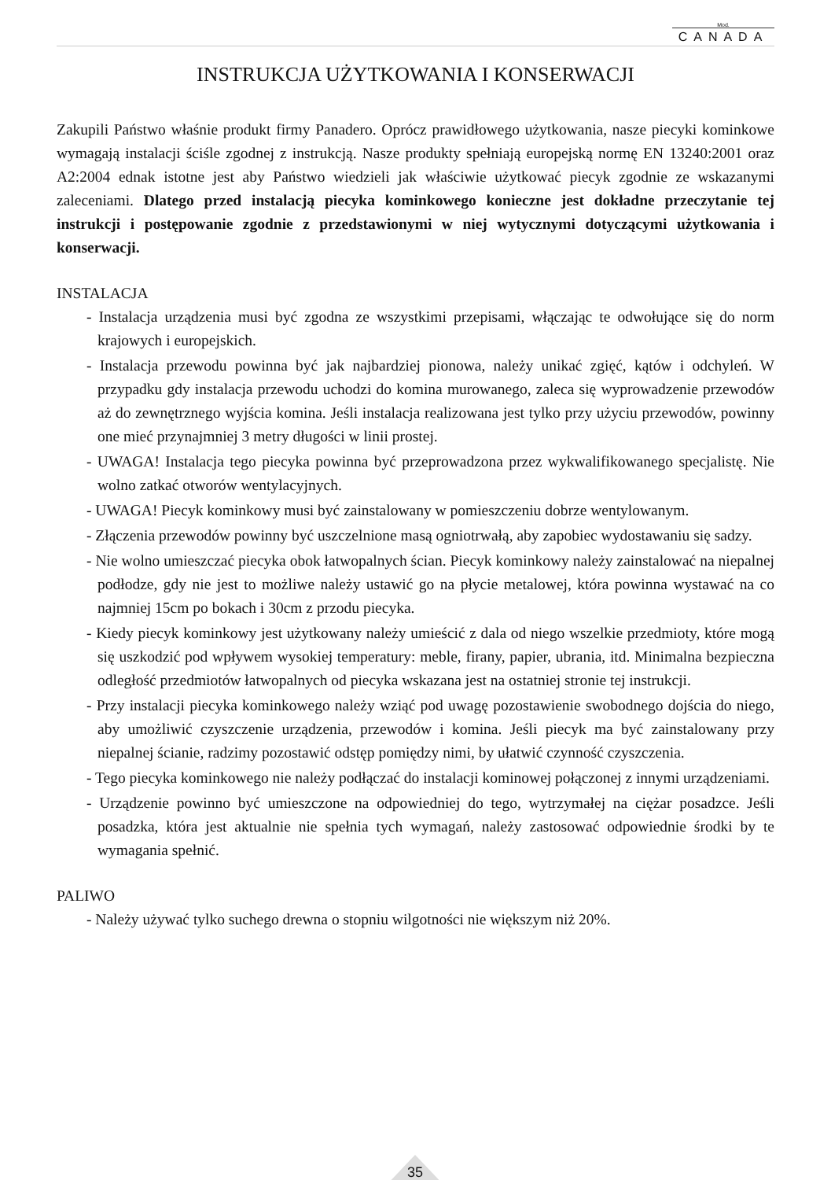Mod.
CANADA
INSTRUKCJA UŻYTKOWANIA I KONSERWACJI
Zakupili Państwo właśnie produkt firmy Panadero. Oprócz prawidłowego użytkowania, nasze piecyki kominkowe wymagają instalacji ściśle zgodnej z instrukcją. Nasze produkty spełniają europejską normę EN 13240:2001 oraz A2:2004 ednak istotne jest aby Państwo wiedzieli jak właściwie użytkować piecyk zgodnie ze wskazanymi zaleceniami. Dlatego przed instalacją piecyka kominkowego konieczne jest dokładne przeczytanie tej instrukcji i postępowanie zgodnie z przedstawionymi w niej wytycznymi dotyczącymi użytkowania i konserwacji.
INSTALACJA
- Instalacja urządzenia musi być zgodna ze wszystkimi przepisami, włączając te odwołujące się do norm krajowych i europejskich.
- Instalacja przewodu powinna być jak najbardziej pionowa, należy unikać zgięć, kątów i odchyleń. W przypadku gdy instalacja przewodu uchodzi do komina murowanego, zaleca się wyprowadzenie przewodów aż do zewnętrznego wyjścia komina. Jeśli instalacja realizowana jest tylko przy użyciu przewodów, powinny one mieć przynajmniej 3 metry długości w linii prostej.
- UWAGA! Instalacja tego piecyka powinna być przeprowadzona przez wykwalifikowanego specjalistę. Nie wolno zatkać otworów wentylacyjnych.
- UWAGA! Piecyk kominkowy musi być zainstalowany w pomieszczeniu dobrze wentylowanym.
- Złączenia przewodów powinny być uszczelnione masą ogniotrwałą, aby zapobiec wydostawaniu się sadzy.
- Nie wolno umieszczać piecyka obok łatwopalnych ścian. Piecyk kominkowy należy zainstalować na niepalnej podłodze, gdy nie jest to możliwe należy ustawić go na płycie metalowej, która powinna wystawać na co najmniej 15cm po bokach i 30cm z przodu piecyka.
- Kiedy piecyk kominkowy jest użytkowany należy umieścić z dala od niego wszelkie przedmioty, które mogą się uszkodzić pod wpływem wysokiej temperatury: meble, firany, papier, ubrania, itd. Minimalna bezpieczna odległość przedmiotów łatwopalnych od piecyka wskazana jest na ostatniej stronie tej instrukcji.
- Przy instalacji piecyka kominkowego należy wziąć pod uwagę pozostawienie swobodnego dojścia do niego, aby umożliwić czyszczenie urządzenia, przewodów i komina. Jeśli piecyk ma być zainstalowany przy niepalnej ścianie, radzimy pozostawić odstęp pomiędzy nimi, by ułatwić czynność czyszczenia.
- Tego piecyka kominkowego nie należy podłączać do instalacji kominowej połączonej z innymi urządzeniami.
- Urządzenie powinno być umieszczone na odpowiedniej do tego, wytrzymałej na ciężar posadzce. Jeśli posadzka, która jest aktualnie nie spełnia tych wymagań, należy zastosować odpowiednie środki by te wymagania spełnić.
PALIWO
- Należy używać tylko suchego drewna o stopniu wilgotności nie większym niż 20%.
35